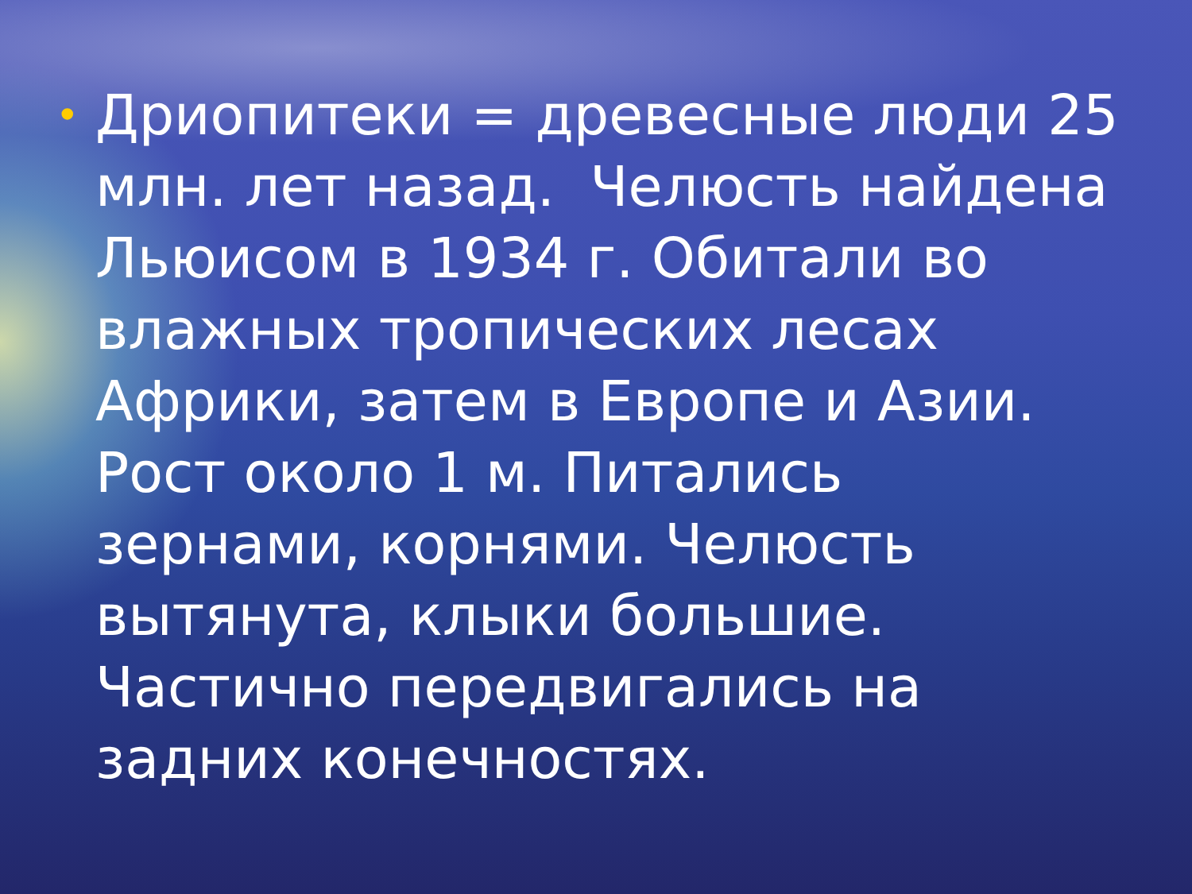•
Дриопитеки = древесные люди 25 млн. лет назад. Челюсть найдена Льюисом в 1934 г. Обитали во влажных тропических лесах Африки, затем в Европе и Азии. Рост около 1 м. Питались зернами, корнями. Челюсть вытянута, клыки большие. Частично передвигались на задних конечностях.